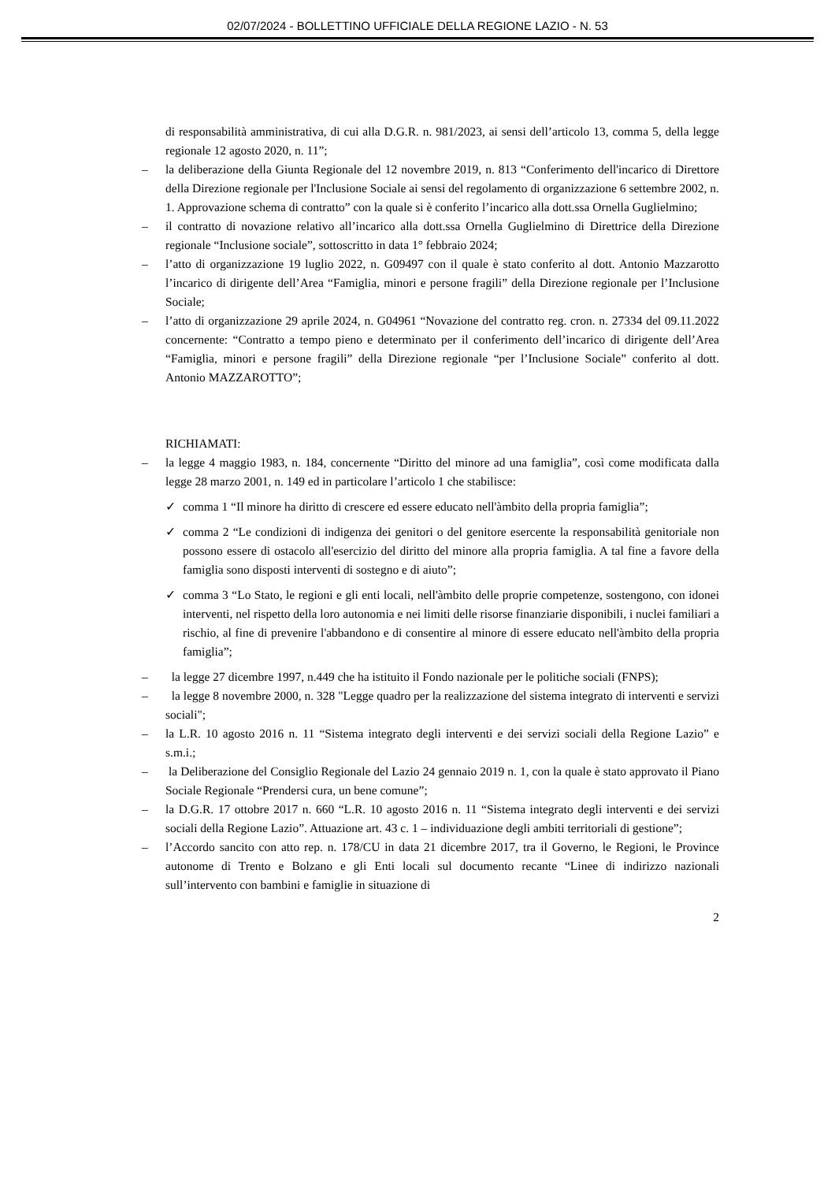02/07/2024 - BOLLETTINO UFFICIALE DELLA REGIONE LAZIO - N. 53
di responsabilità amministrativa, di cui alla D.G.R. n. 981/2023, ai sensi dell’articolo 13, comma 5, della legge regionale 12 agosto 2020, n. 11”;
– la deliberazione della Giunta Regionale del 12 novembre 2019, n. 813 “Conferimento dell'incarico di Direttore della Direzione regionale per l'Inclusione Sociale ai sensi del regolamento di organizzazione 6 settembre 2002, n. 1. Approvazione schema di contratto” con la quale si è conferito l’incarico alla dott.ssa Ornella Guglielmino;
– il contratto di novazione relativo all’incarico alla dott.ssa Ornella Guglielmino di Direttrice della Direzione regionale “Inclusione sociale”, sottoscritto in data 1° febbraio 2024;
– l’atto di organizzazione 19 luglio 2022, n. G09497 con il quale è stato conferito al dott. Antonio Mazzarotto l’incarico di dirigente dell’Area “Famiglia, minori e persone fragili” della Direzione regionale per l’Inclusione Sociale;
– l’atto di organizzazione 29 aprile 2024, n. G04961 “Novazione del contratto reg. cron. n. 27334 del 09.11.2022 concernente: “Contratto a tempo pieno e determinato per il conferimento dell’incarico di dirigente dell’Area “Famiglia, minori e persone fragili” della Direzione regionale “per l’Inclusione Sociale” conferito al dott. Antonio MAZZAROTTO”;
RICHIAMATI:
– la legge 4 maggio 1983, n. 184, concernente “Diritto del minore ad una famiglia”, così come modificata dalla legge 28 marzo 2001, n. 149 ed in particolare l’articolo 1 che stabilisce:
✓ comma 1 “Il minore ha diritto di crescere ed essere educato nell'àmbito della propria famiglia”;
✓ comma 2 “Le condizioni di indigenza dei genitori o del genitore esercente la responsabilità genitoriale non possono essere di ostacolo all'esercizio del diritto del minore alla propria famiglia. A tal fine a favore della famiglia sono disposti interventi di sostegno e di aiuto”;
✓ comma 3 “Lo Stato, le regioni e gli enti locali, nell'àmbito delle proprie competenze, sostengono, con idonei interventi, nel rispetto della loro autonomia e nei limiti delle risorse finanziarie disponibili, i nuclei familiari a rischio, al fine di prevenire l'abbandono e di consentire al minore di essere educato nell'àmbito della propria famiglia”;
– la legge 27 dicembre 1997, n.449 che ha istituito il Fondo nazionale per le politiche sociali (FNPS);
– la legge 8 novembre 2000, n. 328 "Legge quadro per la realizzazione del sistema integrato di interventi e servizi sociali";
– la L.R. 10 agosto 2016 n. 11 “Sistema integrato degli interventi e dei servizi sociali della Regione Lazio” e s.m.i.;
– la Deliberazione del Consiglio Regionale del Lazio 24 gennaio 2019 n. 1, con la quale è stato approvato il Piano Sociale Regionale “Prendersi cura, un bene comune”;
– la D.G.R. 17 ottobre 2017 n. 660 “L.R. 10 agosto 2016 n. 11 “Sistema integrato degli interventi e dei servizi sociali della Regione Lazio”. Attuazione art. 43 c. 1 – individuazione degli ambiti territoriali di gestione”;
– l’Accordo sancito con atto rep. n. 178/CU in data 21 dicembre 2017, tra il Governo, le Regioni, le Province autonome di Trento e Bolzano e gli Enti locali sul documento recante “Linee di indirizzo nazionali sull’intervento con bambini e famiglie in situazione di
2